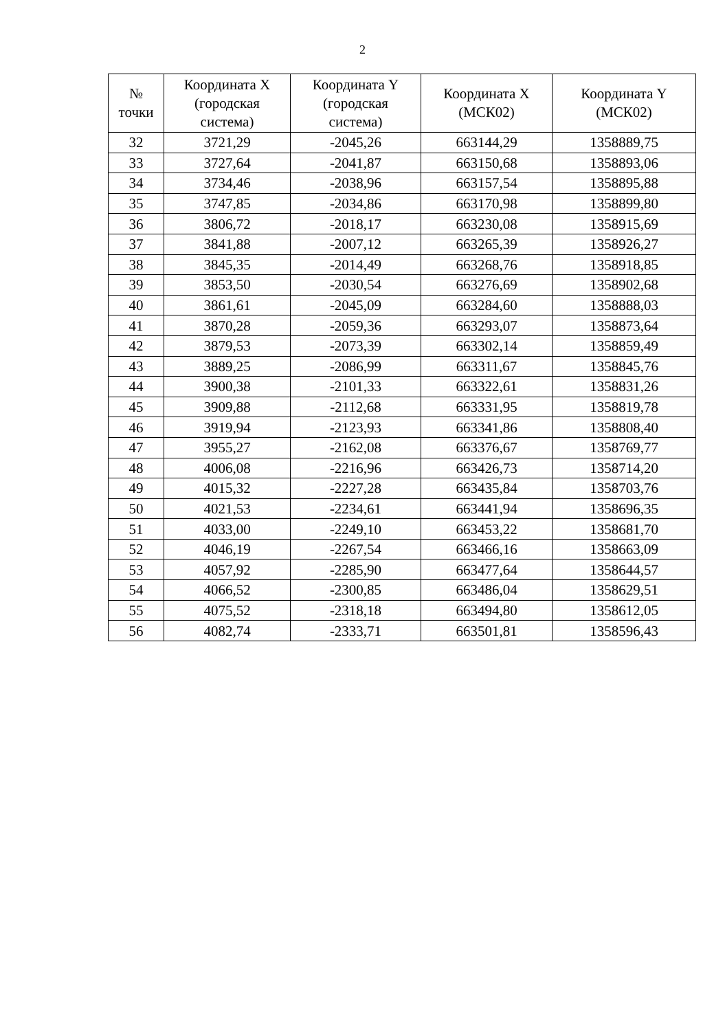2
| № точки | Координата X (городская система) | Координата Y (городская система) | Координата X (МСК02) | Координата Y (МСК02) |
| --- | --- | --- | --- | --- |
| 32 | 3721,29 | -2045,26 | 663144,29 | 1358889,75 |
| 33 | 3727,64 | -2041,87 | 663150,68 | 1358893,06 |
| 34 | 3734,46 | -2038,96 | 663157,54 | 1358895,88 |
| 35 | 3747,85 | -2034,86 | 663170,98 | 1358899,80 |
| 36 | 3806,72 | -2018,17 | 663230,08 | 1358915,69 |
| 37 | 3841,88 | -2007,12 | 663265,39 | 1358926,27 |
| 38 | 3845,35 | -2014,49 | 663268,76 | 1358918,85 |
| 39 | 3853,50 | -2030,54 | 663276,69 | 1358902,68 |
| 40 | 3861,61 | -2045,09 | 663284,60 | 1358888,03 |
| 41 | 3870,28 | -2059,36 | 663293,07 | 1358873,64 |
| 42 | 3879,53 | -2073,39 | 663302,14 | 1358859,49 |
| 43 | 3889,25 | -2086,99 | 663311,67 | 1358845,76 |
| 44 | 3900,38 | -2101,33 | 663322,61 | 1358831,26 |
| 45 | 3909,88 | -2112,68 | 663331,95 | 1358819,78 |
| 46 | 3919,94 | -2123,93 | 663341,86 | 1358808,40 |
| 47 | 3955,27 | -2162,08 | 663376,67 | 1358769,77 |
| 48 | 4006,08 | -2216,96 | 663426,73 | 1358714,20 |
| 49 | 4015,32 | -2227,28 | 663435,84 | 1358703,76 |
| 50 | 4021,53 | -2234,61 | 663441,94 | 1358696,35 |
| 51 | 4033,00 | -2249,10 | 663453,22 | 1358681,70 |
| 52 | 4046,19 | -2267,54 | 663466,16 | 1358663,09 |
| 53 | 4057,92 | -2285,90 | 663477,64 | 1358644,57 |
| 54 | 4066,52 | -2300,85 | 663486,04 | 1358629,51 |
| 55 | 4075,52 | -2318,18 | 663494,80 | 1358612,05 |
| 56 | 4082,74 | -2333,71 | 663501,81 | 1358596,43 |